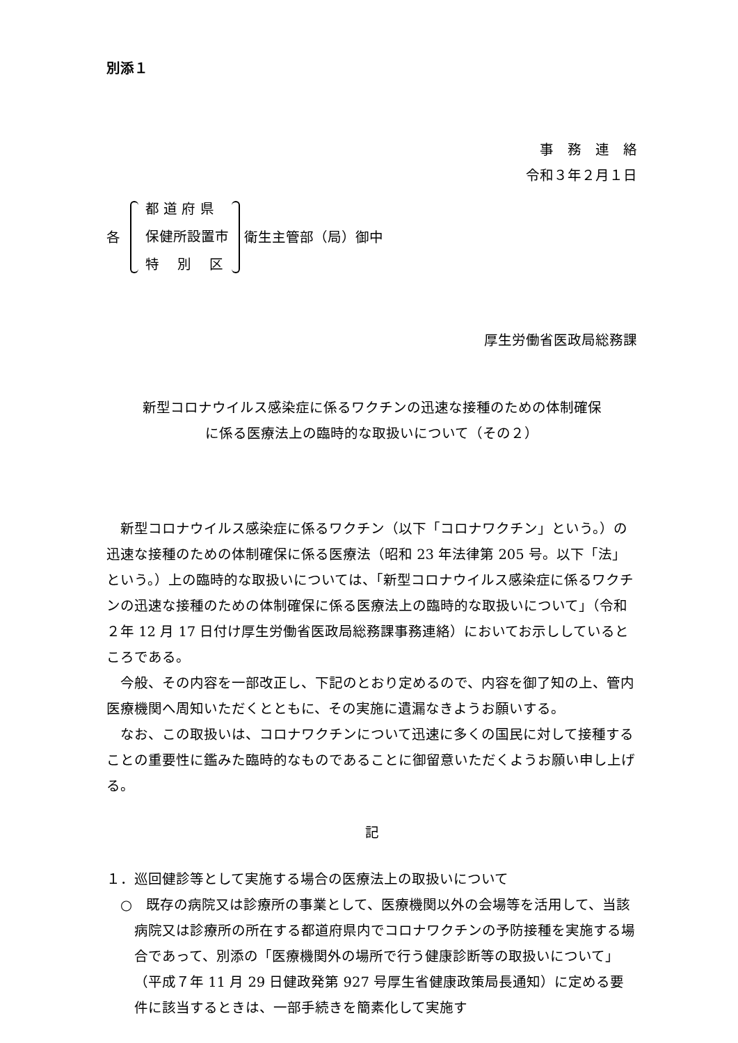別添１
事　務　連　絡
令和３年２月１日
各
都 道 府 県
保健所設置市
特　 別 　区
衛生主管部（局）御中
厚生労働省医政局総務課
新型コロナウイルス感染症に係るワクチンの迅速な接種のための体制確保
に係る医療法上の臨時的な取扱いについて（その２）
　新型コロナウイルス感染症に係るワクチン（以下「コロナワクチン」という。）の迅速な接種のための体制確保に係る医療法（昭和 23 年法律第 205 号。以下「法」という。）上の臨時的な取扱いについては、「新型コロナウイルス感染症に係るワクチンの迅速な接種のための体制確保に係る医療法上の臨時的な取扱いについて」（令和２年 12 月 17 日付け厚生労働省医政局総務課事務連絡）においてお示ししているところである。
　今般、その内容を一部改正し、下記のとおり定めるので、内容を御了知の上、管内医療機関へ周知いただくとともに、その実施に遺漏なきようお願いする。
　なお、この取扱いは、コロナワクチンについて迅速に多くの国民に対して接種することの重要性に鑑みた臨時的なものであることに御留意いただくようお願い申し上げる。
記
１．巡回健診等として実施する場合の医療法上の取扱いについて
○　既存の病院又は診療所の事業として、医療機関以外の会場等を活用して、当該病院又は診療所の所在する都道府県内でコロナワクチンの予防接種を実施する場合であって、別添の「医療機関外の場所で行う健康診断等の取扱いについて」（平成７年 11 月 29 日健政発第 927 号厚生省健康政策局長通知）に定める要件に該当するときは、一部手続きを簡素化して実施す